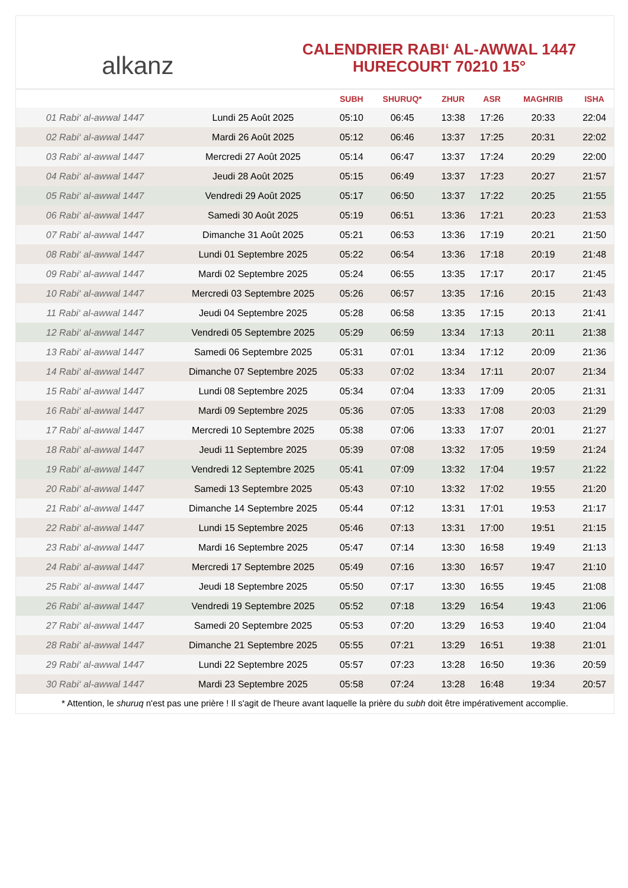alkanz
CALENDRIER RABI‘ AL-AWWAL 1447
HURECOURT 70210 15°
| | | SUBH | SHURUQ* | ZHUR | ASR | MAGHRIB | ISHA |
| --- | --- | --- | --- | --- | --- | --- | --- |
| 01 Rabi‘ al-awwal 1447 | Lundi 25 Août 2025 | 05:10 | 06:45 | 13:38 | 17:26 | 20:33 | 22:04 |
| 02 Rabi‘ al-awwal 1447 | Mardi 26 Août 2025 | 05:12 | 06:46 | 13:37 | 17:25 | 20:31 | 22:02 |
| 03 Rabi‘ al-awwal 1447 | Mercredi 27 Août 2025 | 05:14 | 06:47 | 13:37 | 17:24 | 20:29 | 22:00 |
| 04 Rabi‘ al-awwal 1447 | Jeudi 28 Août 2025 | 05:15 | 06:49 | 13:37 | 17:23 | 20:27 | 21:57 |
| 05 Rabi‘ al-awwal 1447 | Vendredi 29 Août 2025 | 05:17 | 06:50 | 13:37 | 17:22 | 20:25 | 21:55 |
| 06 Rabi‘ al-awwal 1447 | Samedi 30 Août 2025 | 05:19 | 06:51 | 13:36 | 17:21 | 20:23 | 21:53 |
| 07 Rabi‘ al-awwal 1447 | Dimanche 31 Août 2025 | 05:21 | 06:53 | 13:36 | 17:19 | 20:21 | 21:50 |
| 08 Rabi‘ al-awwal 1447 | Lundi 01 Septembre 2025 | 05:22 | 06:54 | 13:36 | 17:18 | 20:19 | 21:48 |
| 09 Rabi‘ al-awwal 1447 | Mardi 02 Septembre 2025 | 05:24 | 06:55 | 13:35 | 17:17 | 20:17 | 21:45 |
| 10 Rabi‘ al-awwal 1447 | Mercredi 03 Septembre 2025 | 05:26 | 06:57 | 13:35 | 17:16 | 20:15 | 21:43 |
| 11 Rabi‘ al-awwal 1447 | Jeudi 04 Septembre 2025 | 05:28 | 06:58 | 13:35 | 17:15 | 20:13 | 21:41 |
| 12 Rabi‘ al-awwal 1447 | Vendredi 05 Septembre 2025 | 05:29 | 06:59 | 13:34 | 17:13 | 20:11 | 21:38 |
| 13 Rabi‘ al-awwal 1447 | Samedi 06 Septembre 2025 | 05:31 | 07:01 | 13:34 | 17:12 | 20:09 | 21:36 |
| 14 Rabi‘ al-awwal 1447 | Dimanche 07 Septembre 2025 | 05:33 | 07:02 | 13:34 | 17:11 | 20:07 | 21:34 |
| 15 Rabi‘ al-awwal 1447 | Lundi 08 Septembre 2025 | 05:34 | 07:04 | 13:33 | 17:09 | 20:05 | 21:31 |
| 16 Rabi‘ al-awwal 1447 | Mardi 09 Septembre 2025 | 05:36 | 07:05 | 13:33 | 17:08 | 20:03 | 21:29 |
| 17 Rabi‘ al-awwal 1447 | Mercredi 10 Septembre 2025 | 05:38 | 07:06 | 13:33 | 17:07 | 20:01 | 21:27 |
| 18 Rabi‘ al-awwal 1447 | Jeudi 11 Septembre 2025 | 05:39 | 07:08 | 13:32 | 17:05 | 19:59 | 21:24 |
| 19 Rabi‘ al-awwal 1447 | Vendredi 12 Septembre 2025 | 05:41 | 07:09 | 13:32 | 17:04 | 19:57 | 21:22 |
| 20 Rabi‘ al-awwal 1447 | Samedi 13 Septembre 2025 | 05:43 | 07:10 | 13:32 | 17:02 | 19:55 | 21:20 |
| 21 Rabi‘ al-awwal 1447 | Dimanche 14 Septembre 2025 | 05:44 | 07:12 | 13:31 | 17:01 | 19:53 | 21:17 |
| 22 Rabi‘ al-awwal 1447 | Lundi 15 Septembre 2025 | 05:46 | 07:13 | 13:31 | 17:00 | 19:51 | 21:15 |
| 23 Rabi‘ al-awwal 1447 | Mardi 16 Septembre 2025 | 05:47 | 07:14 | 13:30 | 16:58 | 19:49 | 21:13 |
| 24 Rabi‘ al-awwal 1447 | Mercredi 17 Septembre 2025 | 05:49 | 07:16 | 13:30 | 16:57 | 19:47 | 21:10 |
| 25 Rabi‘ al-awwal 1447 | Jeudi 18 Septembre 2025 | 05:50 | 07:17 | 13:30 | 16:55 | 19:45 | 21:08 |
| 26 Rabi‘ al-awwal 1447 | Vendredi 19 Septembre 2025 | 05:52 | 07:18 | 13:29 | 16:54 | 19:43 | 21:06 |
| 27 Rabi‘ al-awwal 1447 | Samedi 20 Septembre 2025 | 05:53 | 07:20 | 13:29 | 16:53 | 19:40 | 21:04 |
| 28 Rabi‘ al-awwal 1447 | Dimanche 21 Septembre 2025 | 05:55 | 07:21 | 13:29 | 16:51 | 19:38 | 21:01 |
| 29 Rabi‘ al-awwal 1447 | Lundi 22 Septembre 2025 | 05:57 | 07:23 | 13:28 | 16:50 | 19:36 | 20:59 |
| 30 Rabi‘ al-awwal 1447 | Mardi 23 Septembre 2025 | 05:58 | 07:24 | 13:28 | 16:48 | 19:34 | 20:57 |
* Attention, le shuruq n'est pas une prière ! Il s'agit de l'heure avant laquelle la prière du subh doit être impérativement accomplie.